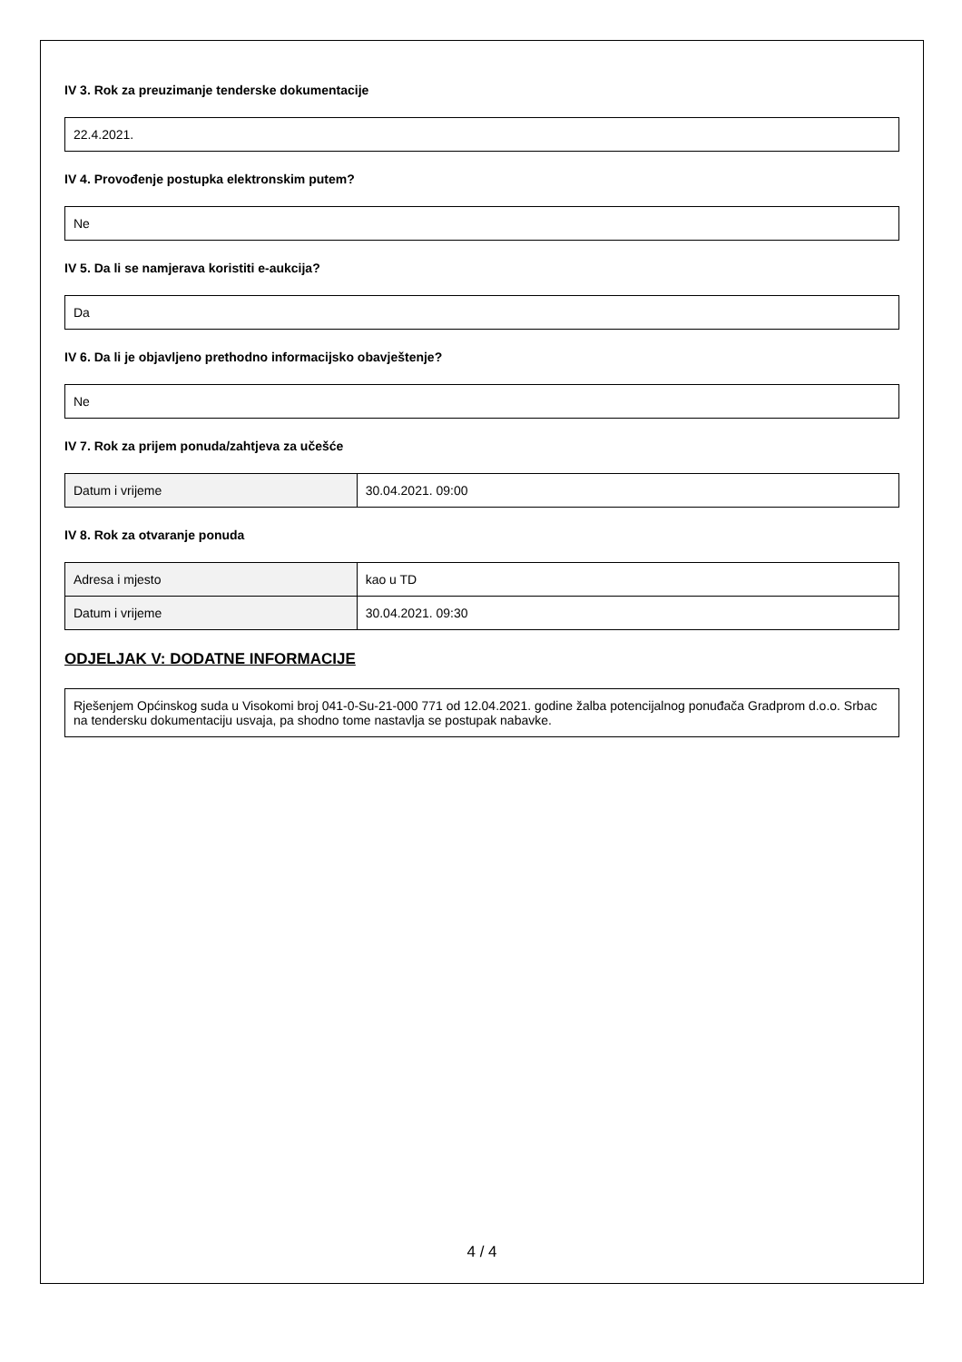IV 3. Rok za preuzimanje tenderske dokumentacije
22.4.2021.
IV 4. Provođenje postupka elektronskim putem?
Ne
IV 5. Da li se namjerava koristiti e-aukcija?
Da
IV 6. Da li je objavljeno prethodno informacijsko obavještenje?
Ne
IV 7. Rok za prijem ponuda/zahtjeva za učešće
| Datum i vrijeme | 30.04.2021. 09:00 |
IV 8. Rok za otvaranje ponuda
| Adresa i mjesto | kao u TD |
| Datum i vrijeme | 30.04.2021. 09:30 |
ODJELJAK V: DODATNE INFORMACIJE
Rješenjem Općinskog suda u Visokomi broj 041-0-Su-21-000 771 od 12.04.2021. godine žalba potencijalnog ponuđača Gradprom d.o.o. Srbac na tendersku dokumentaciju usvaja, pa shodno tome nastavlja se postupak nabavke.
4 / 4